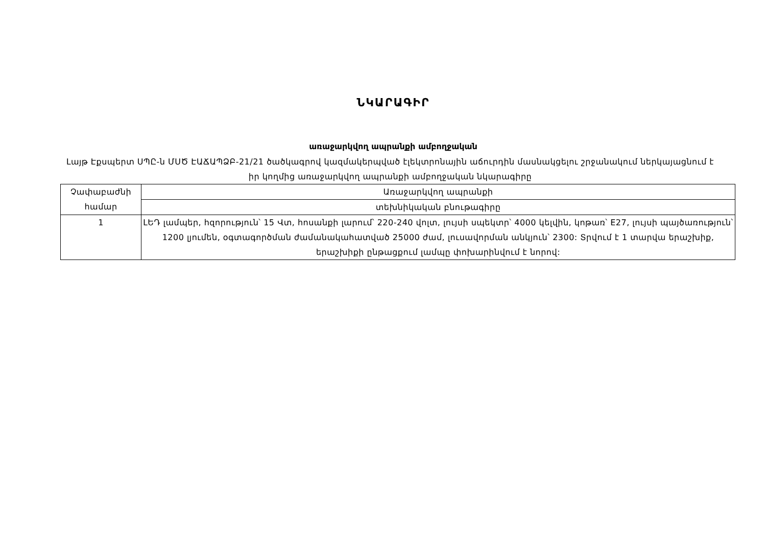ՆԿԱՐԱԳԻՐ
առաջարկվող ապրանքի ամբողջական
Լայթ Էքսպերտ ՍՊԸ-ն ՄՍԾ ԷԱՃԱՊՁԲ-21/21 ծածկագրով կազմակերպված էլեկտրոնային աճուրդին մասնակցելու շրջանակում ներկայացնում է իր կողմից առաջարկվող ապրանքի ամբողջական նկարագիրը
| Չափաբաժնի համար | Առաջարկվող ապրանքի |
| | տեխնիկական բնութագիրը |
| 1 | ԼԵԴ լամպեր, հզորություն՝ 15 Վտ, հոսանքի լարում՝ 220-240 վոլտ, լույսի սպեկտր՝ 4000 կելվին, կոթառ՝ E27, լույսի պայծառություն՝ 1200 լյումեն, օգտագործման ժամանակահատված 25000 ժամ, լուսավորման անկյուն՝ 2300: Տրվում է 1 տարվա երաշխիք, երաշխիքի ընթացքում լամպը փոխարինվում է նորով: |